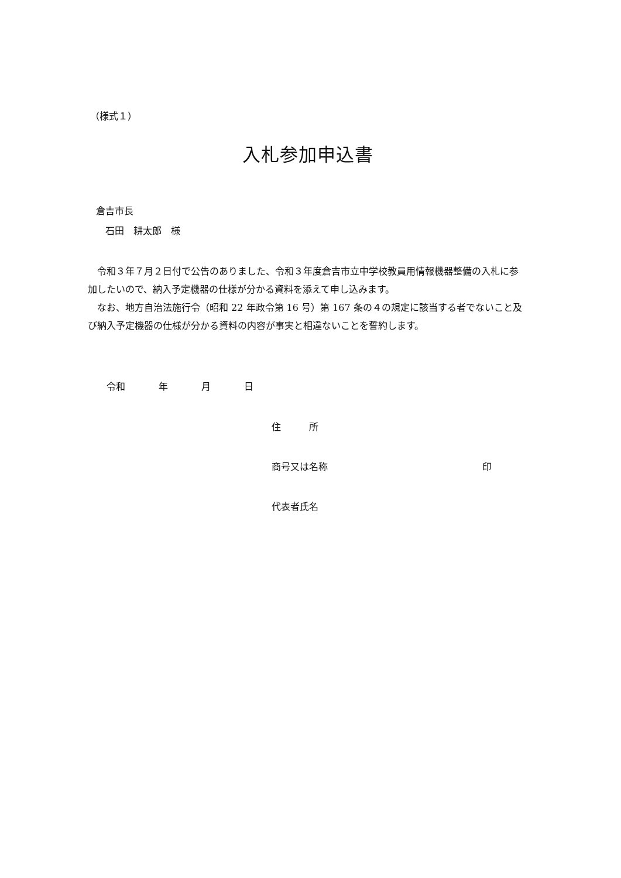（様式１）
入札参加申込書
倉吉市長
　石田　耕太郎　様
　令和３年７月２日付で公告のありました、令和３年度倉吉市立中学校教員用情報機器整備の入札に参加したいので、納入予定機器の仕様が分かる資料を添えて申し込みます。
　なお、地方自治法施行令（昭和 22 年政令第 16 号）第 167 条の４の規定に該当する者でないこと及び納入予定機器の仕様が分かる資料の内容が事実と相違ないことを誓約します。
令和 　年 　月 　日
住　　　所
商号又は名称 印
代表者氏名